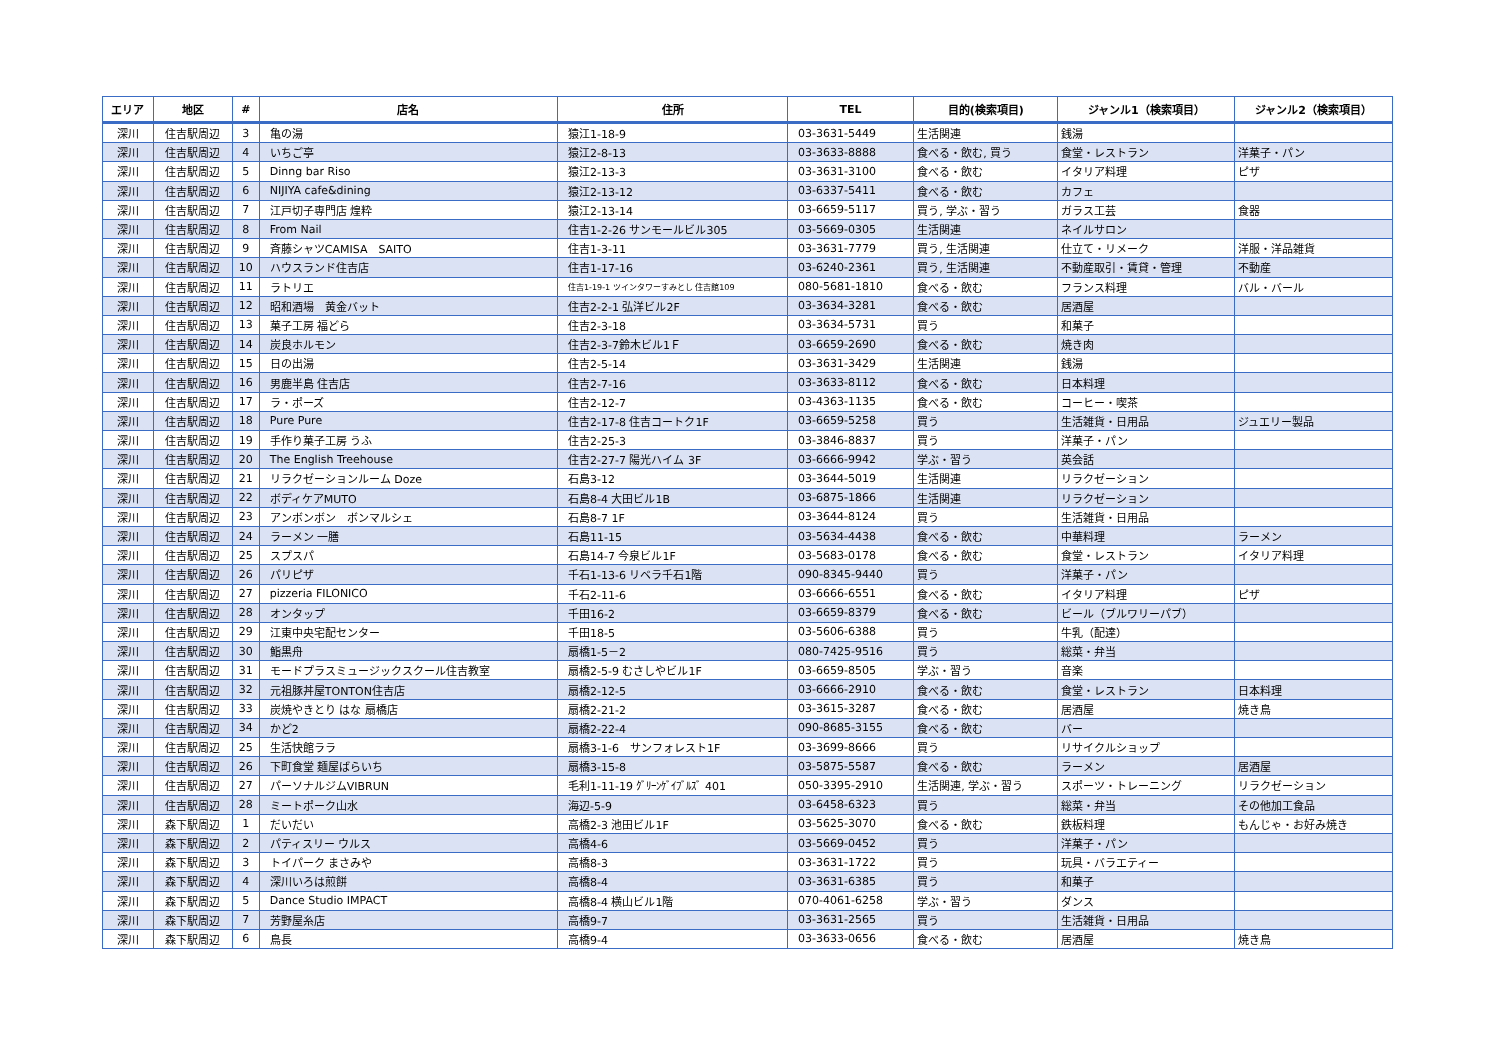| エリア | 地区 | # | 店名 | 住所 | TEL | 目的(検索項目) | ジャンル1（検索項目） | ジャンル2（検索項目） |
| --- | --- | --- | --- | --- | --- | --- | --- | --- |
| 深川 | 住吉駅周辺 | 3 | 亀の湯 | 猿江1-18-9 | 03-3631-5449 | 生活関連 | 銭湯 | |
| 深川 | 住吉駅周辺 | 4 | いちご亭 | 猿江2-8-13 | 03-3633-8888 | 食べる・飲む, 買う | 食堂・レストラン | 洋菓子・パン |
| 深川 | 住吉駅周辺 | 5 | Dinng bar Riso | 猿江2-13-3 | 03-3631-3100 | 食べる・飲む | イタリア料理 | ピザ |
| 深川 | 住吉駅周辺 | 6 | NIJIYA cafe&dining | 猿江2-13-12 | 03-6337-5411 | 食べる・飲む | カフェ | |
| 深川 | 住吉駅周辺 | 7 | 江戸切子専門店 煌粋 | 猿江2-13-14 | 03-6659-5117 | 買う, 学ぶ・習う | ガラス工芸 | 食器 |
| 深川 | 住吉駅周辺 | 8 | From Nail | 住吉1-2-26 サンモールビル305 | 03-5669-0305 | 生活関連 | ネイルサロン | |
| 深川 | 住吉駅周辺 | 9 | 斉藤シャツCAMISA SAITO | 住吉1-3-11 | 03-3631-7779 | 買う, 生活関連 | 仕立て・リメーク | 洋服・洋品雑貨 |
| 深川 | 住吉駅周辺 | 10 | ハウスランド住吉店 | 住吉1-17-16 | 03-6240-2361 | 買う, 生活関連 | 不動産取引・賃貸・管理 | 不動産 |
| 深川 | 住吉駅周辺 | 11 | ラトリエ | 住吉1-19-1 ツインタワーすみとし 住吉館109 | 080-5681-1810 | 食べる・飲む | フランス料理 | バル・バール |
| 深川 | 住吉駅周辺 | 12 | 昭和酒場 黄金バット | 住吉2-2-1 弘洋ビル2F | 03-3634-3281 | 食べる・飲む | 居酒屋 | |
| 深川 | 住吉駅周辺 | 13 | 菓子工房 福どら | 住吉2-3-18 | 03-3634-5731 | 買う | 和菓子 | |
| 深川 | 住吉駅周辺 | 14 | 炭良ホルモン | 住吉2-3-7鈴木ビル1Ｆ | 03-6659-2690 | 食べる・飲む | 焼き肉 | |
| 深川 | 住吉駅周辺 | 15 | 日の出湯 | 住吉2-5-14 | 03-3631-3429 | 生活関連 | 銭湯 | |
| 深川 | 住吉駅周辺 | 16 | 男鹿半島 住吉店 | 住吉2-7-16 | 03-3633-8112 | 食べる・飲む | 日本料理 | |
| 深川 | 住吉駅周辺 | 17 | ラ・ポーズ | 住吉2-12-7 | 03-4363-1135 | 食べる・飲む | コーヒー・喫茶 | |
| 深川 | 住吉駅周辺 | 18 | Pure Pure | 住吉2-17-8 住吉コートク1F | 03-6659-5258 | 買う | 生活雑貨・日用品 | ジュエリー製品 |
| 深川 | 住吉駅周辺 | 19 | 手作り菓子工房 うふ | 住吉2-25-3 | 03-3846-8837 | 買う | 洋菓子・パン | |
| 深川 | 住吉駅周辺 | 20 | The English Treehouse | 住吉2-27-7 陽光ハイム 3F | 03-6666-9942 | 学ぶ・習う | 英会話 | |
| 深川 | 住吉駅周辺 | 21 | リラクゼーションルーム Doze | 石島3-12 | 03-3644-5019 | 生活関連 | リラクゼーション | |
| 深川 | 住吉駅周辺 | 22 | ボディケアMUTO | 石島8-4 大田ビル1B | 03-6875-1866 | 生活関連 | リラクゼーション | |
| 深川 | 住吉駅周辺 | 23 | アンボンボン ボンマルシェ | 石島8-7 1F | 03-3644-8124 | 買う | 生活雑貨・日用品 | |
| 深川 | 住吉駅周辺 | 24 | ラーメン 一膳 | 石島11-15 | 03-5634-4438 | 食べる・飲む | 中華料理 | ラーメン |
| 深川 | 住吉駅周辺 | 25 | スプスパ | 石島14-7 今泉ビル1F | 03-5683-0178 | 食べる・飲む | 食堂・レストラン | イタリア料理 |
| 深川 | 住吉駅周辺 | 26 | パリピザ | 千石1-13-6 リベラ千石1階 | 090-8345-9440 | 買う | 洋菓子・パン | |
| 深川 | 住吉駅周辺 | 27 | pizzeria FILONICO | 千石2-11-6 | 03-6666-6551 | 食べる・飲む | イタリア料理 | ピザ |
| 深川 | 住吉駅周辺 | 28 | オンタップ | 千田16-2 | 03-6659-8379 | 食べる・飲む | ビール（ブルワリーパブ） | |
| 深川 | 住吉駅周辺 | 29 | 江東中央宅配センター | 千田18-5 | 03-5606-6388 | 買う | 牛乳（配達） | |
| 深川 | 住吉駅周辺 | 30 | 鮨黒舟 | 扇橋1-5－2 | 080-7425-9516 | 買う | 総菜・弁当 | |
| 深川 | 住吉駅周辺 | 31 | モードプラスミュージックスクール住吉教室 | 扇橋2-5-9 むさしやビル1F | 03-6659-8505 | 学ぶ・習う | 音楽 | |
| 深川 | 住吉駅周辺 | 32 | 元祖豚丼屋TONTON住吉店 | 扇橋2-12-5 | 03-6666-2910 | 食べる・飲む | 食堂・レストラン | 日本料理 |
| 深川 | 住吉駅周辺 | 33 | 炭焼やきとり はな 扇橋店 | 扇橋2-21-2 | 03-3615-3287 | 食べる・飲む | 居酒屋 | 焼き鳥 |
| 深川 | 住吉駅周辺 | 34 | かど2 | 扇橋2-22-4 | 090-8685-3155 | 食べる・飲む | バー | |
| 深川 | 住吉駅周辺 | 25 | 生活快館ララ | 扇橋3-1-6 サンフォレスト1F | 03-3699-8666 | 買う | リサイクルショップ | |
| 深川 | 住吉駅周辺 | 26 | 下町食堂 麺屋ばらいち | 扇橋3-15-8 | 03-5875-5587 | 食べる・飲む | ラーメン | 居酒屋 |
| 深川 | 住吉駅周辺 | 27 | パーソナルジムVIBRUN | 毛利1-11-19 ｸﾞﾘｰﾝｹﾞｲﾌﾞﾙｽﾞ 401 | 050-3395-2910 | 生活関連, 学ぶ・習う | スポーツ・トレーニング | リラクゼーション |
| 深川 | 住吉駅周辺 | 28 | ミートポーク山水 | 海辺-5-9 | 03-6458-6323 | 買う | 総菜・弁当 | その他加工食品 |
| 深川 | 森下駅周辺 | 1 | だいだい | 高橋2-3 池田ビル1F | 03-5625-3070 | 食べる・飲む | 鉄板料理 | もんじゃ・お好み焼き |
| 深川 | 森下駅周辺 | 2 | パティスリー ウルス | 高橋4-6 | 03-5669-0452 | 買う | 洋菓子・パン | |
| 深川 | 森下駅周辺 | 3 | トイパーク まさみや | 高橋8-3 | 03-3631-1722 | 買う | 玩具・バラエティー | |
| 深川 | 森下駅周辺 | 4 | 深川いろは煎餅 | 高橋8-4 | 03-3631-6385 | 買う | 和菓子 | |
| 深川 | 森下駅周辺 | 5 | Dance Studio IMPACT | 高橋8-4 横山ビル1階 | 070-4061-6258 | 学ぶ・習う | ダンス | |
| 深川 | 森下駅周辺 | 7 | 芳野屋糸店 | 高橋9-7 | 03-3631-2565 | 買う | 生活雑貨・日用品 | |
| 深川 | 森下駅周辺 | 6 | 鳥長 | 高橋9-4 | 03-3633-0656 | 食べる・飲む | 居酒屋 | 焼き鳥 |